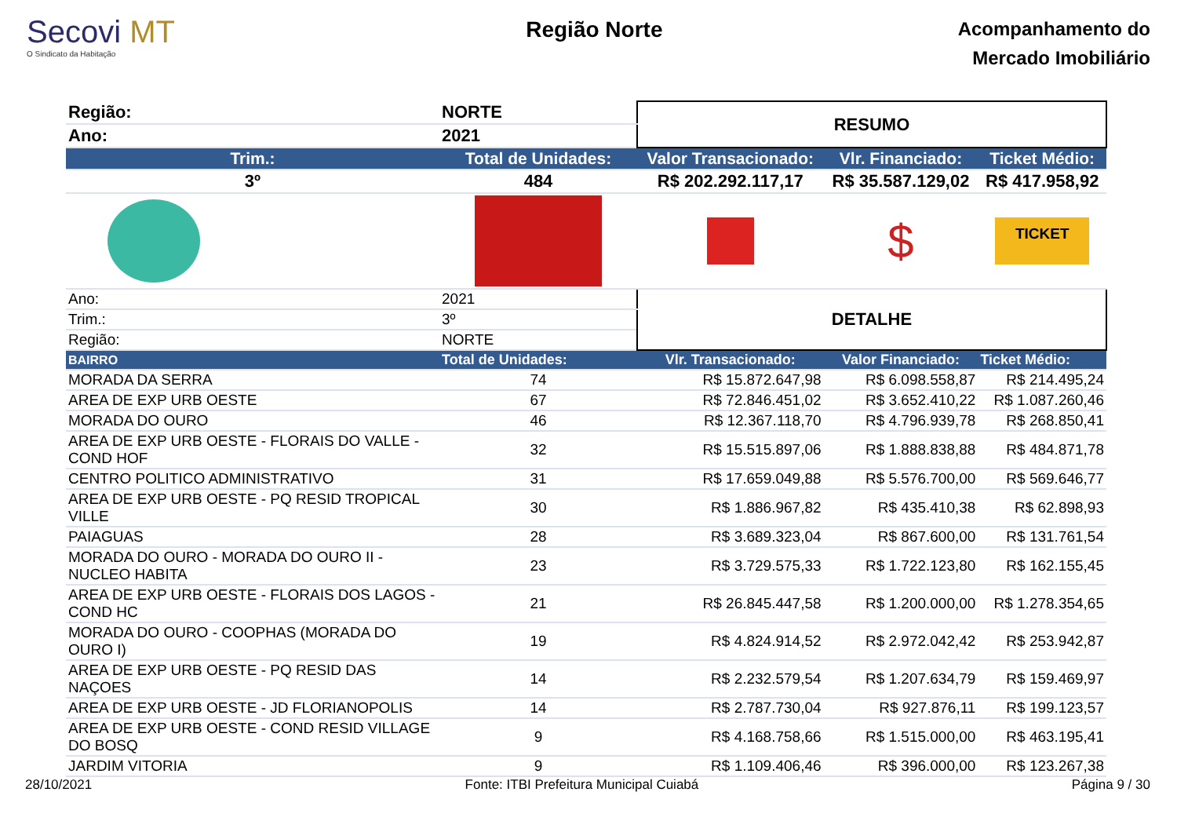Secovi MT
O Sindicato da Habitação
Região Norte
Acompanhamento do
Mercado Imobiliário
| Região: | NORTE | RESUMO | | |
| Ano: | 2021 | | | |
| Trim.: | Total de Unidades: | Valor Transacionado: | Vlr. Financiado: | Ticket Médio: |
| 3º | 484 | R$ 202.292.117,17 | R$ 35.587.129,02 | R$ 417.958,92 |
| | | | $ | TICKET |
| Ano: | 2021 | DETALHE | | |
| Trim.: | 3º | | | |
| Região: | NORTE | | | |
| BAIRRO | Total de Unidades: | Vlr. Transacionado: | Valor Financiado: | Ticket Médio: |
| MORADA DA SERRA | 74 | R$ 15.872.647,98 | R$ 6.098.558,87 | R$ 214.495,24 |
| AREA DE EXP URB OESTE | 67 | R$ 72.846.451,02 | R$ 3.652.410,22 | R$ 1.087.260,46 |
| MORADA DO OURO | 46 | R$ 12.367.118,70 | R$ 4.796.939,78 | R$ 268.850,41 |
| AREA DE EXP URB OESTE - FLORAIS DO VALLE - COND HOF | 32 | R$ 15.515.897,06 | R$ 1.888.838,88 | R$ 484.871,78 |
| CENTRO POLITICO ADMINISTRATIVO | 31 | R$ 17.659.049,88 | R$ 5.576.700,00 | R$ 569.646,77 |
| AREA DE EXP URB OESTE - PQ RESID TROPICAL VILLE | 30 | R$ 1.886.967,82 | R$ 435.410,38 | R$ 62.898,93 |
| PAIAGUAS | 28 | R$ 3.689.323,04 | R$ 867.600,00 | R$ 131.761,54 |
| MORADA DO OURO - MORADA DO OURO II - NUCLEO HABITA | 23 | R$ 3.729.575,33 | R$ 1.722.123,80 | R$ 162.155,45 |
| AREA DE EXP URB OESTE - FLORAIS DOS LAGOS - COND HC | 21 | R$ 26.845.447,58 | R$ 1.200.000,00 | R$ 1.278.354,65 |
| MORADA DO OURO - COOPHAS (MORADA DO OURO I) | 19 | R$ 4.824.914,52 | R$ 2.972.042,42 | R$ 253.942,87 |
| AREA DE EXP URB OESTE - PQ RESID DAS NAÇOES | 14 | R$ 2.232.579,54 | R$ 1.207.634,79 | R$ 159.469,97 |
| AREA DE EXP URB OESTE - JD FLORIANOPOLIS | 14 | R$ 2.787.730,04 | R$ 927.876,11 | R$ 199.123,57 |
| AREA DE EXP URB OESTE - COND RESID VILLAGE DO BOSQ | 9 | R$ 4.168.758,66 | R$ 1.515.000,00 | R$ 463.195,41 |
| JARDIM VITORIA | 9 | R$ 1.109.406,46 | R$ 396.000,00 | R$ 123.267,38 |
28/10/2021 Fonte: ITBI Prefeitura Municipal Cuiabá Página 9 / 30